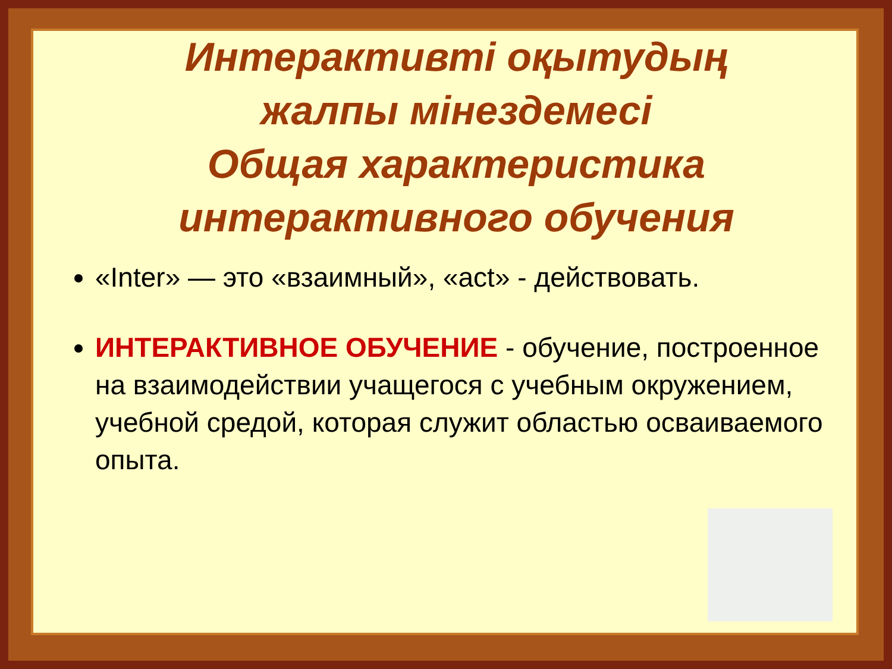Интерактивті оқытудың
жалпы мінездемесі
Общая характеристика
интерактивного обучения
«Inter» — это «взаимный», «act» - действовать.
ИНТЕРАКТИВНОЕ ОБУЧЕНИЕ - обучение, построенное на взаимодействии учащегося с учебным окружением, учебной средой, которая служит областью осваиваемого опыта.